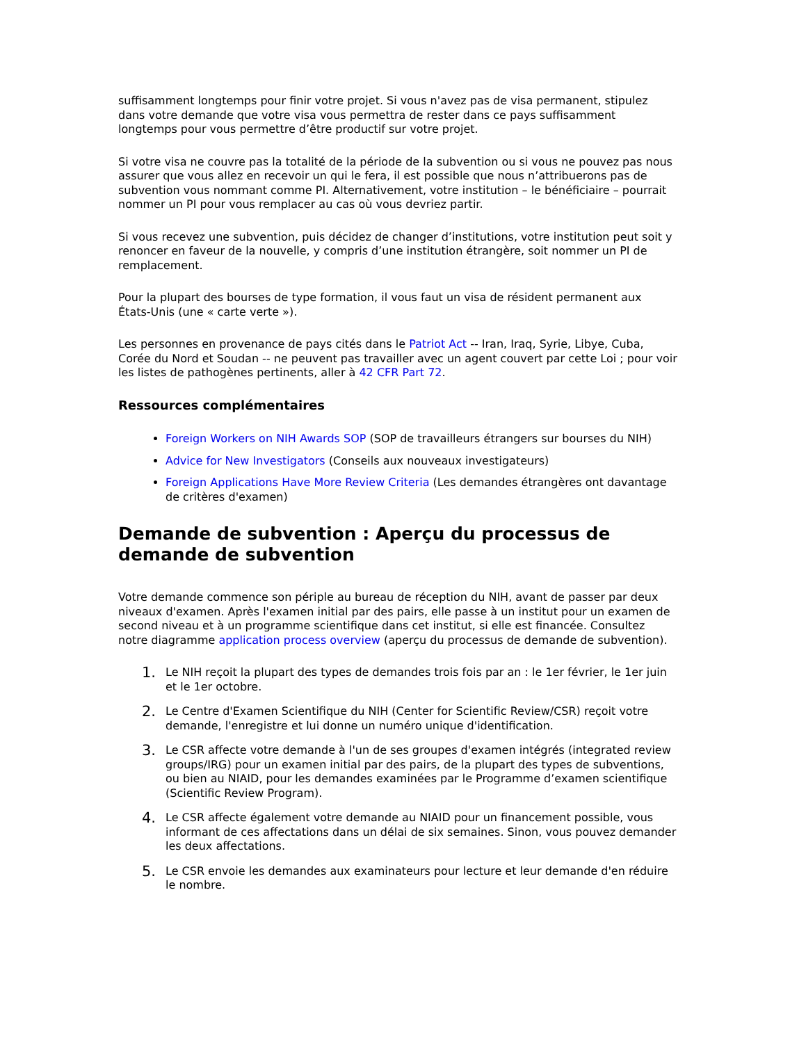suffisamment longtemps pour finir votre projet. Si vous n'avez pas de visa permanent, stipulez dans votre demande que votre visa vous permettra de rester dans ce pays suffisamment longtemps pour vous permettre d’être productif sur votre projet.
Si votre visa ne couvre pas la totalité de la période de la subvention ou si vous ne pouvez pas nous assurer que vous allez en recevoir un qui le fera, il est possible que nous n’attribuerons pas de subvention vous nommant comme PI. Alternativement, votre institution – le bénéficiaire – pourrait nommer un PI pour vous remplacer au cas où vous devriez partir.
Si vous recevez une subvention, puis décidez de changer d’institutions, votre institution peut soit y renoncer en faveur de la nouvelle, y compris d’une institution étrangère, soit nommer un PI de remplacement.
Pour la plupart des bourses de type formation, il vous faut un visa de résident permanent aux États-Unis (une « carte verte »).
Les personnes en provenance de pays cités dans le Patriot Act -- Iran, Iraq, Syrie, Libye, Cuba, Corée du Nord et Soudan -- ne peuvent pas travailler avec un agent couvert par cette Loi ; pour voir les listes de pathogènes pertinents, aller à 42 CFR Part 72.
Ressources complémentaires
Foreign Workers on NIH Awards SOP (SOP de travailleurs étrangers sur bourses du NIH)
Advice for New Investigators (Conseils aux nouveaux investigateurs)
Foreign Applications Have More Review Criteria (Les demandes étrangères ont davantage de critères d'examen)
Demande de subvention : Aperçu du processus de demande de subvention
Votre demande commence son périple au bureau de réception du NIH, avant de passer par deux niveaux d'examen. Après l'examen initial par des pairs, elle passe à un institut pour un examen de second niveau et à un programme scientifique dans cet institut, si elle est financée. Consultez notre diagramme application process overview (aperçu du processus de demande de subvention).
1. Le NIH reçoit la plupart des types de demandes trois fois par an : le 1er février, le 1er juin et le 1er octobre.
2. Le Centre d'Examen Scientifique du NIH (Center for Scientific Review/CSR) reçoit votre demande, l'enregistre et lui donne un numéro unique d'identification.
3. Le CSR affecte votre demande à l'un de ses groupes d'examen intégrés (integrated review groups/IRG) pour un examen initial par des pairs, de la plupart des types de subventions, ou bien au NIAID, pour les demandes examinées par le Programme d’examen scientifique (Scientific Review Program).
4. Le CSR affecte également votre demande au NIAID pour un financement possible, vous informant de ces affectations dans un délai de six semaines. Sinon, vous pouvez demander les deux affectations.
5. Le CSR envoie les demandes aux examinateurs pour lecture et leur demande d'en réduire le nombre.